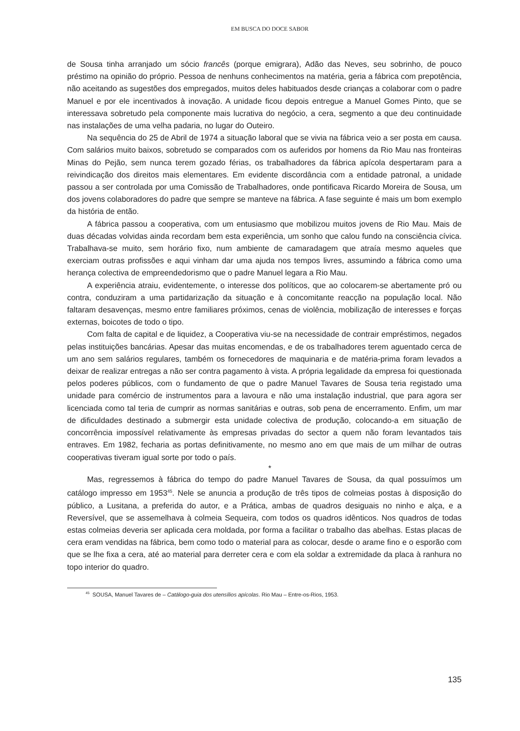EM BUSCA DO DOCE SABOR
de Sousa tinha arranjado um sócio francês (porque emigrara), Adão das Neves, seu sobrinho, de pouco préstimo na opinião do próprio. Pessoa de nenhuns conhecimentos na matéria, geria a fábrica com prepotência, não aceitando as sugestões dos empregados, muitos deles habituados desde crianças a colaborar com o padre Manuel e por ele incentivados à inovação. A unidade ficou depois entregue a Manuel Gomes Pinto, que se interessava sobretudo pela componente mais lucrativa do negócio, a cera, segmento a que deu continuidade nas instalações de uma velha padaria, no lugar do Outeiro.
Na sequência do 25 de Abril de 1974 a situação laboral que se vivia na fábrica veio a ser posta em causa. Com salários muito baixos, sobretudo se comparados com os auferidos por homens da Rio Mau nas fronteiras Minas do Pejão, sem nunca terem gozado férias, os trabalhadores da fábrica apícola despertaram para a reivindicação dos direitos mais elementares. Em evidente discordância com a entidade patronal, a unidade passou a ser controlada por uma Comissão de Trabalhadores, onde pontificava Ricardo Moreira de Sousa, um dos jovens colaboradores do padre que sempre se manteve na fábrica. A fase seguinte é mais um bom exemplo da história de então.
A fábrica passou a cooperativa, com um entusiasmo que mobilizou muitos jovens de Rio Mau. Mais de duas décadas volvidas ainda recordam bem esta experiência, um sonho que calou fundo na consciência cívica. Trabalhava-se muito, sem horário fixo, num ambiente de camaradagem que atraía mesmo aqueles que exerciam outras profissões e aqui vinham dar uma ajuda nos tempos livres, assumindo a fábrica como uma herança colectiva de empreendedorismo que o padre Manuel legara a Rio Mau.
A experiência atraiu, evidentemente, o interesse dos políticos, que ao colocarem-se abertamente pró ou contra, conduziram a uma partidarização da situação e à concomitante reacção na população local. Não faltaram desavenças, mesmo entre familiares próximos, cenas de violência, mobilização de interesses e forças externas, boicotes de todo o tipo.
Com falta de capital e de liquidez, a Cooperativa viu-se na necessidade de contrair empréstimos, negados pelas instituições bancárias. Apesar das muitas encomendas, e de os trabalhadores terem aguentado cerca de um ano sem salários regulares, também os fornecedores de maquinaria e de matéria-prima foram levados a deixar de realizar entregas a não ser contra pagamento à vista. A própria legalidade da empresa foi questionada pelos poderes públicos, com o fundamento de que o padre Manuel Tavares de Sousa teria registado uma unidade para comércio de instrumentos para a lavoura e não uma instalação industrial, que para agora ser licenciada como tal teria de cumprir as normas sanitárias e outras, sob pena de encerramento. Enfim, um mar de dificuldades destinado a submergir esta unidade colectiva de produção, colocando-a em situação de concorrência impossível relativamente às empresas privadas do sector a quem não foram levantados tais entraves. Em 1982, fecharia as portas definitivamente, no mesmo ano em que mais de um milhar de outras cooperativas tiveram igual sorte por todo o país.
*
Mas, regressemos à fábrica do tempo do padre Manuel Tavares de Sousa, da qual possuímos um catálogo impresso em 1953<sup>45</sup>. Nele se anuncia a produção de três tipos de colmeias postas à disposição do público, a Lusitana, a preferida do autor, e a Prática, ambas de quadros desiguais no ninho e alça, e a Reversível, que se assemelhava à colmeia Sequeira, com todos os quadros idênticos. Nos quadros de todas estas colmeias deveria ser aplicada cera moldada, por forma a facilitar o trabalho das abelhas. Estas placas de cera eram vendidas na fábrica, bem como todo o material para as colocar, desde o arame fino e o esporão com que se lhe fixa a cera, até ao material para derreter cera e com ela soldar a extremidade da placa à ranhura no topo interior do quadro.
<sup>45</sup> SOUSA, Manuel Tavares de – Catálogo-guia dos utensílios apícolas. Rio Mau – Entre-os-Rios, 1953.
135